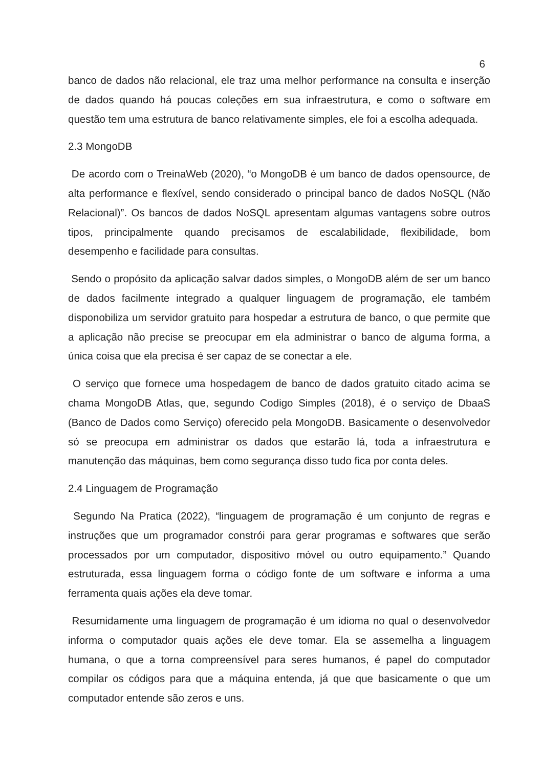6
banco de dados não relacional, ele traz uma melhor performance na consulta e inserção de dados quando há poucas coleções em sua infraestrutura, e como o software em questão tem uma estrutura de banco relativamente simples, ele foi a escolha adequada.
2.3 MongoDB
De acordo com o TreinaWeb (2020), “o MongoDB é um banco de dados opensource, de alta performance e flexível, sendo considerado o principal banco de dados NoSQL (Não Relacional)”. Os bancos de dados NoSQL apresentam algumas vantagens sobre outros tipos, principalmente quando precisamos de escalabilidade, flexibilidade, bom desempenho e facilidade para consultas.
Sendo o propósito da aplicação salvar dados simples, o MongoDB além de ser um banco de dados facilmente integrado a qualquer linguagem de programação, ele também disponobiliza um servidor gratuito para hospedar a estrutura de banco, o que permite que a aplicação não precise se preocupar em ela administrar o banco de alguma forma, a única coisa que ela precisa é ser capaz de se conectar a ele.
O serviço que fornece uma hospedagem de banco de dados gratuito citado acima se chama MongoDB Atlas, que, segundo Codigo Simples (2018), é o serviço de DbaaS (Banco de Dados como Serviço) oferecido pela MongoDB. Basicamente o desenvolvedor só se preocupa em administrar os dados que estarão lá, toda a infraestrutura e manutenção das máquinas, bem como segurança disso tudo fica por conta deles.
2.4 Linguagem de Programação
Segundo Na Pratica (2022), “linguagem de programação é um conjunto de regras e instruções que um programador constrói para gerar programas e softwares que serão processados por um computador, dispositivo móvel ou outro equipamento.” Quando estruturada, essa linguagem forma o código fonte de um software e informa a uma ferramenta quais ações ela deve tomar.
Resumidamente uma linguagem de programação é um idioma no qual o desenvolvedor informa o computador quais ações ele deve tomar. Ela se assemelha a linguagem humana, o que a torna compreensível para seres humanos, é papel do computador compilar os códigos para que a máquina entenda, já que que basicamente o que um computador entende são zeros e uns.